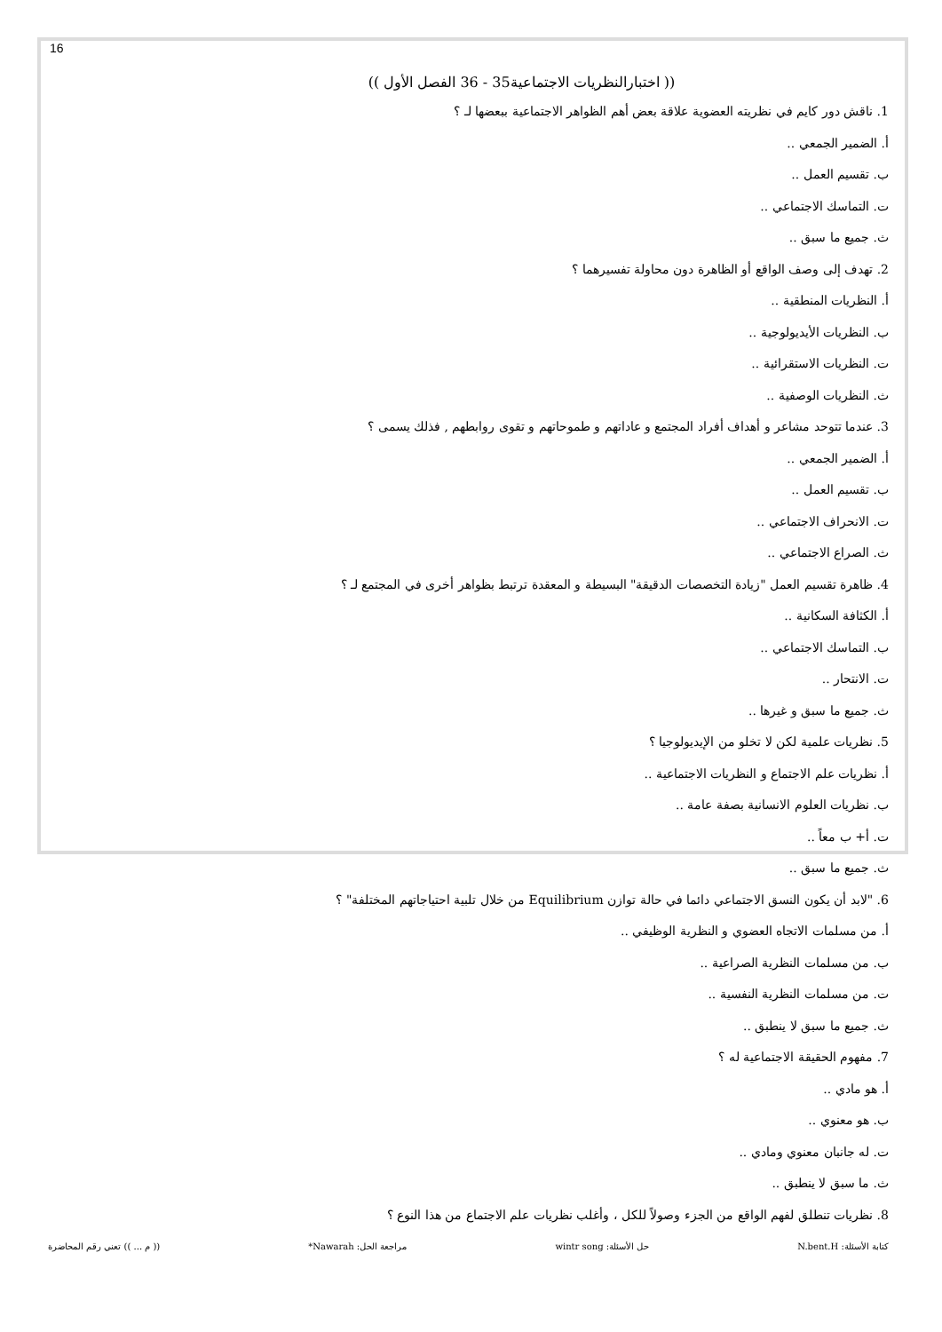16
(( اختبارالنظريات الاجتماعية35 - 36 الفصل الأول ))
1. ناقش دور كايم في نظريته العضوية علاقة بعض أهم الظواهر الاجتماعية ببعضها لـ ؟
أ. الضمير الجمعي ..
ب. تقسيم العمل ..
ت. التماسك الاجتماعي ..
ث. جميع ما سبق ..
2. تهدف إلى وصف الواقع أو الظاهرة دون محاولة تفسيرهما ؟
أ. النظريات المنطقية ..
ب. النظريات الأيديولوجية ..
ت. النظريات الاستقرائية ..
ث. النظريات الوصفية ..
3. عندما تتوحد مشاعر و أهداف أفراد المجتمع و عاداتهم و طموحاتهم و تقوى روابطهم , فذلك يسمى ؟
أ. الضمير الجمعي ..
ب. تقسيم العمل ..
ت. الانحراف الاجتماعي ..
ث. الصراع الاجتماعي ..
4. ظاهرة تقسيم العمل "زيادة التخصصات الدقيقة" البسيطة و المعقدة ترتبط بظواهر أخرى في المجتمع لـ ؟
أ. الكثافة السكانية ..
ب. التماسك الاجتماعي ..
ت. الانتحار ..
ث. جميع ما سبق و غيرها ..
5. نظريات علمية لكن لا تخلو من الإيديولوجيا ؟
أ. نظريات علم الاجتماع و النظريات الاجتماعية ..
ب. نظريات العلوم الانسانية بصفة عامة ..
ت. أ+ ب معاً ..
ث. جميع ما سبق ..
6. "لابد أن يكون النسق الاجتماعي دائما في حالة توازن Equilibrium من خلال تلبية احتياجاتهم المختلفة" ؟
أ. من مسلمات الاتجاه العضوي و النظرية الوظيفي ..
ب. من مسلمات النظرية الصراعية ..
ت. من مسلمات النظرية النفسية ..
ث. جميع ما سبق لا ينطبق ..
7. مفهوم الحقيقة الاجتماعية له ؟
أ. هو مادي ..
ب. هو معنوي ..
ت. له جانبان معنوي ومادي ..
ث. ما سبق لا ينطبق ..
8. نظريات تنطلق لفهم الواقع من الجزء وصولاً للكل ، وأغلب نظريات علم الاجتماع من هذا النوع ؟
كتابة الأسئلة: N.bent.H حل الأسئلة: wintr song مراجعة الحل: Nawarah* (( م ... )) تعني رقم المحاضرة